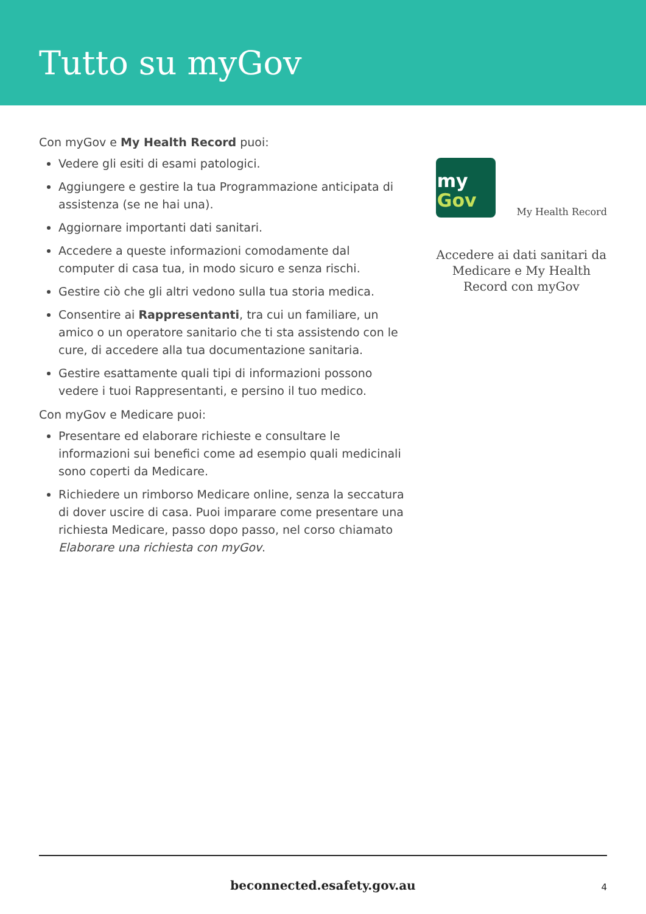Tutto su myGov
Con myGov e My Health Record puoi:
Vedere gli esiti di esami patologici.
Aggiungere e gestire la tua Programmazione anticipata di assistenza (se ne hai una).
Aggiornare importanti dati sanitari.
Accedere a queste informazioni comodamente dal computer di casa tua, in modo sicuro e senza rischi.
Gestire ciò che gli altri vedono sulla tua storia medica.
Consentire ai Rappresentanti, tra cui un familiare, un amico o un operatore sanitario che ti sta assistendo con le cure, di accedere alla tua documentazione sanitaria.
Gestire esattamente quali tipi di informazioni possono vedere i tuoi Rappresentanti, e persino il tuo medico.
Con myGov e Medicare puoi:
Presentare ed elaborare richieste e consultare le informazioni sui benefici come ad esempio quali medicinali sono coperti da Medicare.
Richiedere un rimborso Medicare online, senza la seccatura di dover uscire di casa. Puoi imparare come presentare una richiesta Medicare, passo dopo passo, nel corso chiamato Elaborare una richiesta con myGov.
my
Gov
My Health Record
Accedere ai dati sanitari da Medicare e My Health Record con myGov
beconnected.esafety.gov.au 4